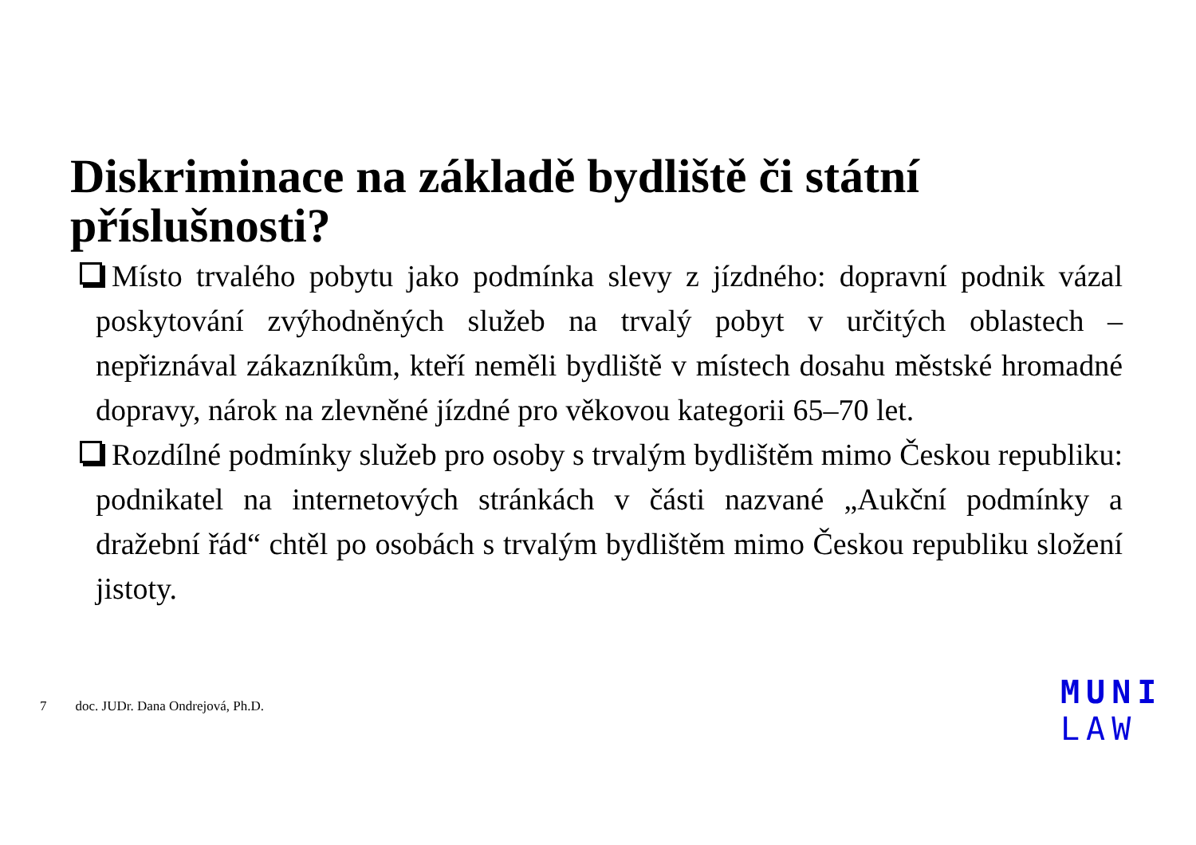Diskriminace na základě bydliště či státní příslušnosti?
Místo trvalého pobytu jako podmínka slevy z jízdného: dopravní podnik vázal poskytování zvýhodněných služeb na trvalý pobyt v určitých oblastech – nepřiznával zákazníkům, kteří neměli bydliště v místech dosahu městské hromadné dopravy, nárok na zlevněné jízdné pro věkovou kategorii 65–70 let.
Rozdílné podmínky služeb pro osoby s trvalým bydlištěm mimo Českou republiku: podnikatel na internetových stránkách v části nazvané „Aukční podmínky a dražební řád“ chtěl po osobách s trvalým bydlištěm mimo Českou republiku složení jistoty.
7 doc. JUDr. Dana Ondrejová, Ph.D.
MUNI
LAW